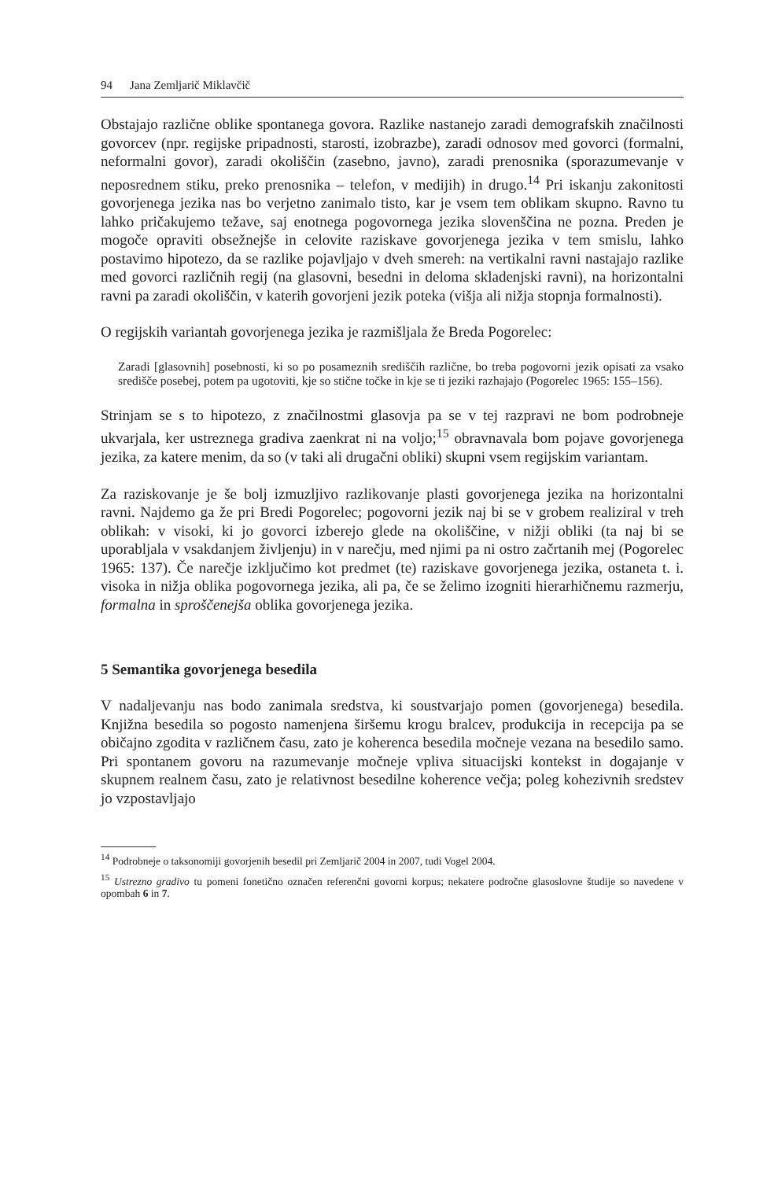94 Jana Zemljarič Miklavčič
Obstajajo različne oblike spontanega govora. Razlike nastanejo zaradi demografskih značilnosti govorcev (npr. regijske pripadnosti, starosti, izobrazbe), zaradi odnosov med govorci (formalni, neformalni govor), zaradi okoliščin (zasebno, javno), zaradi prenosnika (sporazumevanje v neposrednem stiku, preko prenosnika – telefon, v medijih) in drugo.<sup>14</sup> Pri iskanju zakonitosti govorjenega jezika nas bo verjetno zanimalo tisto, kar je vsem tem oblikam skupno. Ravno tu lahko pričakujemo težave, saj enotnega pogovornega jezika slovenščina ne pozna. Preden je mogoče opraviti obsežnejše in celovite raziskave govorjenega jezika v tem smislu, lahko postavimo hipotezo, da se razlike pojavljajo v dveh smereh: na vertikalni ravni nastajajo razlike med govorci različnih regij (na glasovni, besedni in deloma skladenjski ravni), na horizontalni ravni pa zaradi okoliščin, v katerih govorjeni jezik poteka (višja ali nižja stopnja formalnosti).
O regijskih variantah govorjenega jezika je razmišljala že Breda Pogorelec:
Zaradi [glasovnih] posebnosti, ki so po posameznih središčih različne, bo treba pogovorni jezik opisati za vsako središče posebej, potem pa ugotoviti, kje so stične točke in kje se ti jeziki razhajajo (Pogorelec 1965: 155–156).
Strinjam se s to hipotezo, z značilnostmi glasovja pa se v tej razpravi ne bom podrobneje ukvarjala, ker ustreznega gradiva zaenkrat ni na voljo;<sup>15</sup> obravnavala bom pojave govorjenega jezika, za katere menim, da so (v taki ali drugačni obliki) skupni vsem regijskim variantam.
Za raziskovanje je še bolj izmuzljivo razlikovanje plasti govorjenega jezika na horizontalni ravni. Najdemo ga že pri Bredi Pogorelec; pogovorni jezik naj bi se v grobem realiziral v treh oblikah: v visoki, ki jo govorci izberejo glede na okoliščine, v nižji obliki (ta naj bi se uporabljala v vsakdanjem življenju) in v narečju, med njimi pa ni ostro začrtanih mej (Pogorelec 1965: 137). Če narečje izključimo kot predmet (te) raziskave govorjenega jezika, ostaneta t. i. visoka in nižja oblika pogovornega jezika, ali pa, če se želimo izogniti hierarhičnemu razmerju, formalna in sproščenejša oblika govorjenega jezika.
5 Semantika govorjenega besedila
V nadaljevanju nas bodo zanimala sredstva, ki soustvarjajo pomen (govorjenega) besedila. Knjižna besedila so pogosto namenjena širšemu krogu bralcev, produkcija in recepcija pa se običajno zgodita v različnem času, zato je koherenca besedila močneje vezana na besedilo samo. Pri spontanem govoru na razumevanje močneje vpliva situacijski kontekst in dogajanje v skupnem realnem času, zato je relativnost besedilne koherence večja; poleg kohezivnih sredstev jo vzpostavljajo
<sup>14</sup> Podrobneje o taksonomiji govorjenih besedil pri Zemljarič 2004 in 2007, tudi Vogel 2004.
<sup>15</sup> Ustrezno gradivo tu pomeni fonetično označen referenčni govorni korpus; nekatere področne glasoslovne študije so navedene v opombah 6 in 7.